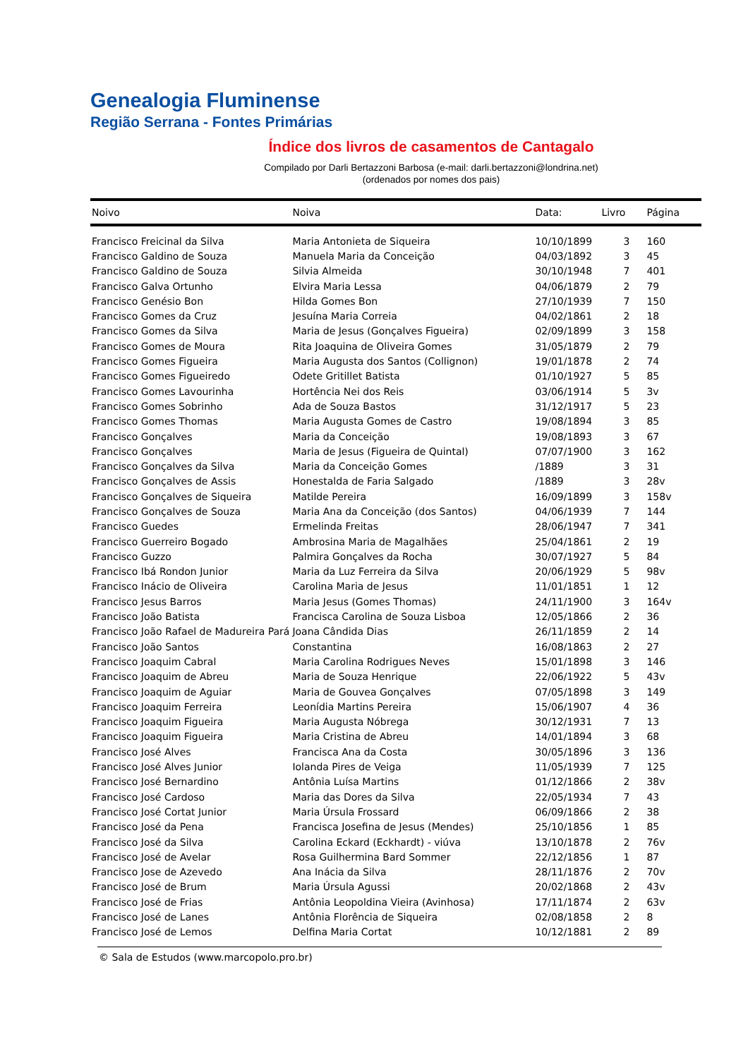Genealogia Fluminense
Região Serrana - Fontes Primárias
Índice dos livros de casamentos de Cantagalo
Compilado por Darli Bertazzoni Barbosa (e-mail: darli.bertazzoni@londrina.net)
(ordenados por nomes dos pais)
| Noivo | Noiva | Data: | Livro | Página |
| --- | --- | --- | --- | --- |
| Francisco Freicinal da Silva | Maria Antonieta de Siqueira | 10/10/1899 | 3 | 160 |
| Francisco Galdino de Souza | Manuela Maria da Conceição | 04/03/1892 | 3 | 45 |
| Francisco Galdino de Souza | Silvia Almeida | 30/10/1948 | 7 | 401 |
| Francisco Galva Ortunho | Elvira Maria Lessa | 04/06/1879 | 2 | 79 |
| Francisco Genésio Bon | Hilda Gomes Bon | 27/10/1939 | 7 | 150 |
| Francisco Gomes da Cruz | Jesuína Maria Correia | 04/02/1861 | 2 | 18 |
| Francisco Gomes da Silva | Maria de Jesus (Gonçalves Figueira) | 02/09/1899 | 3 | 158 |
| Francisco Gomes de Moura | Rita Joaquina de Oliveira Gomes | 31/05/1879 | 2 | 79 |
| Francisco Gomes Figueira | Maria Augusta dos Santos (Collignon) | 19/01/1878 | 2 | 74 |
| Francisco Gomes Figueiredo | Odete Gritillet Batista | 01/10/1927 | 5 | 85 |
| Francisco Gomes Lavourinha | Hortência Nei dos Reis | 03/06/1914 | 5 | 3v |
| Francisco Gomes Sobrinho | Ada de Souza Bastos | 31/12/1917 | 5 | 23 |
| Francisco Gomes Thomas | Maria Augusta Gomes de Castro | 19/08/1894 | 3 | 85 |
| Francisco Gonçalves | Maria da Conceição | 19/08/1893 | 3 | 67 |
| Francisco Gonçalves | Maria de Jesus (Figueira de Quintal) | 07/07/1900 | 3 | 162 |
| Francisco Gonçalves da Silva | Maria da Conceição Gomes | /1889 | 3 | 31 |
| Francisco Gonçalves de Assis | Honestalda de Faria Salgado | /1889 | 3 | 28v |
| Francisco Gonçalves de Siqueira | Matilde Pereira | 16/09/1899 | 3 | 158v |
| Francisco Gonçalves de Souza | Maria Ana da Conceição (dos Santos) | 04/06/1939 | 7 | 144 |
| Francisco Guedes | Ermelinda Freitas | 28/06/1947 | 7 | 341 |
| Francisco Guerreiro Bogado | Ambrosina Maria de Magalhães | 25/04/1861 | 2 | 19 |
| Francisco Guzzo | Palmira Gonçalves da Rocha | 30/07/1927 | 5 | 84 |
| Francisco Ibá Rondon Junior | Maria da Luz Ferreira da Silva | 20/06/1929 | 5 | 98v |
| Francisco Inácio de Oliveira | Carolina Maria de Jesus | 11/01/1851 | 1 | 12 |
| Francisco Jesus Barros | Maria Jesus (Gomes Thomas) | 24/11/1900 | 3 | 164v |
| Francisco João Batista | Francisca Carolina de Souza Lisboa | 12/05/1866 | 2 | 36 |
| Francisco João Rafael de Madureira Pará | Joana Cândida Dias | 26/11/1859 | 2 | 14 |
| Francisco João Santos | Constantina | 16/08/1863 | 2 | 27 |
| Francisco Joaquim Cabral | Maria Carolina Rodrigues Neves | 15/01/1898 | 3 | 146 |
| Francisco Joaquim de Abreu | Maria de Souza Henrique | 22/06/1922 | 5 | 43v |
| Francisco Joaquim de Aguiar | Maria de Gouvea Gonçalves | 07/05/1898 | 3 | 149 |
| Francisco Joaquim Ferreira | Leonídia Martins Pereira | 15/06/1907 | 4 | 36 |
| Francisco Joaquim Figueira | Maria Augusta Nóbrega | 30/12/1931 | 7 | 13 |
| Francisco Joaquim Figueira | Maria Cristina de Abreu | 14/01/1894 | 3 | 68 |
| Francisco José Alves | Francisca Ana da Costa | 30/05/1896 | 3 | 136 |
| Francisco José Alves Junior | Iolanda Pires de Veiga | 11/05/1939 | 7 | 125 |
| Francisco José Bernardino | Antônia Luísa Martins | 01/12/1866 | 2 | 38v |
| Francisco José Cardoso | Maria das Dores da Silva | 22/05/1934 | 7 | 43 |
| Francisco José Cortat Junior | Maria Úrsula Frossard | 06/09/1866 | 2 | 38 |
| Francisco José da Pena | Francisca Josefina de Jesus (Mendes) | 25/10/1856 | 1 | 85 |
| Francisco José da Silva | Carolina Eckard (Eckhardt) - viúva | 13/10/1878 | 2 | 76v |
| Francisco José de Avelar | Rosa Guilhermina Bard Sommer | 22/12/1856 | 1 | 87 |
| Francisco Jose de Azevedo | Ana Inácia da Silva | 28/11/1876 | 2 | 70v |
| Francisco José de Brum | Maria Úrsula Agussi | 20/02/1868 | 2 | 43v |
| Francisco José de Frias | Antônia Leopoldina Vieira (Avinhosa) | 17/11/1874 | 2 | 63v |
| Francisco José de Lanes | Antônia Florência de Siqueira | 02/08/1858 | 2 | 8 |
| Francisco José de Lemos | Delfina Maria Cortat | 10/12/1881 | 2 | 89 |
© Sala de Estudos (www.marcopolo.pro.br)